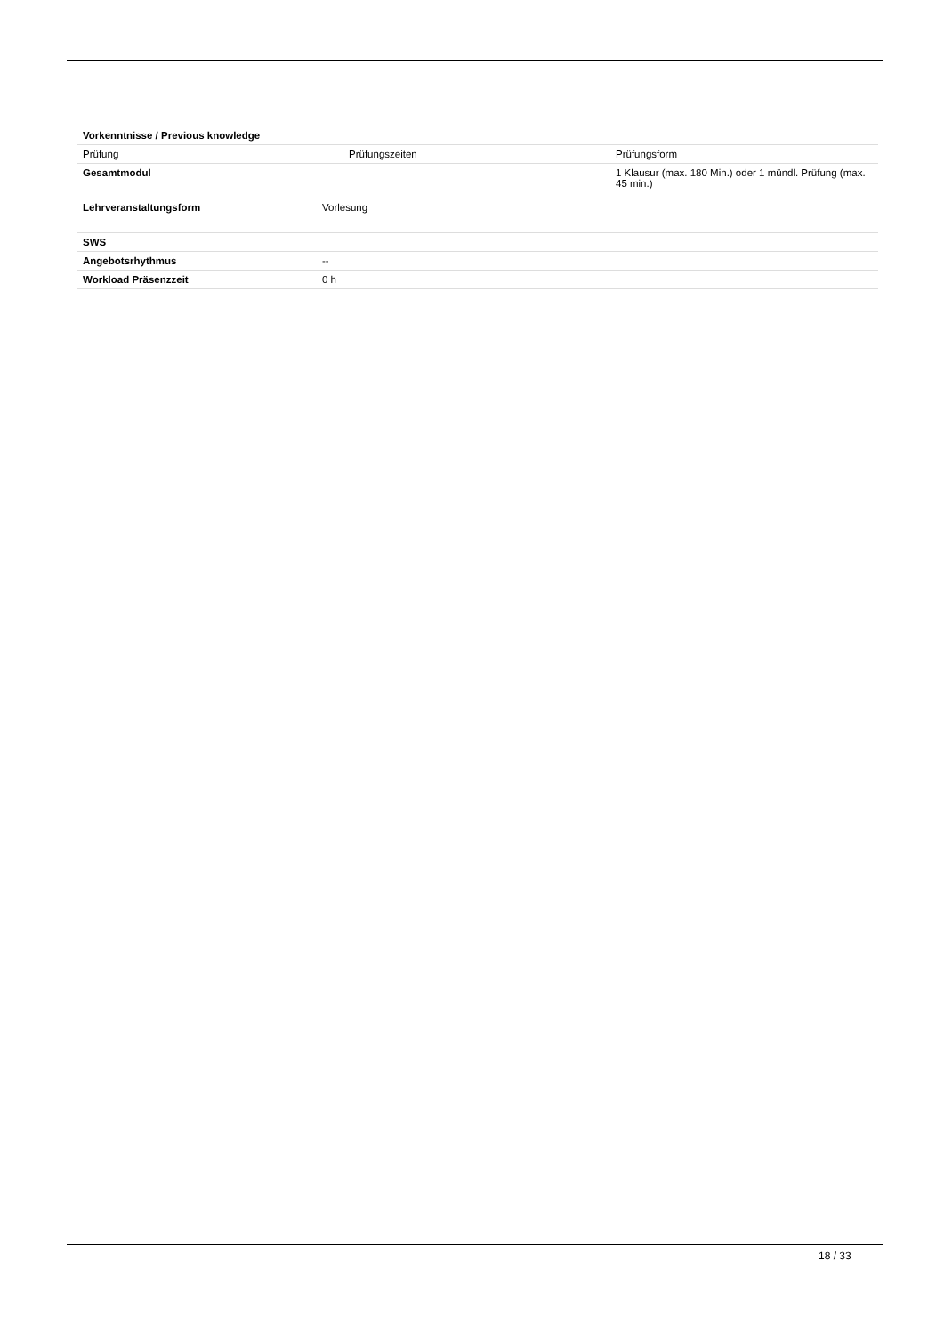| Vorkenntnisse / Previous knowledge | | |
| Prüfung | Prüfungszeiten | Prüfungsform |
| Gesamtmodul | | 1 Klausur (max. 180 Min.) oder 1 mündl. Prüfung (max. 45 min.) |
| Lehrveranstaltungsform | Vorlesung | |
| SWS | | |
| Angebotsrhythmus | -- | |
| Workload Präsenzzeit | 0 h | |
18 / 33